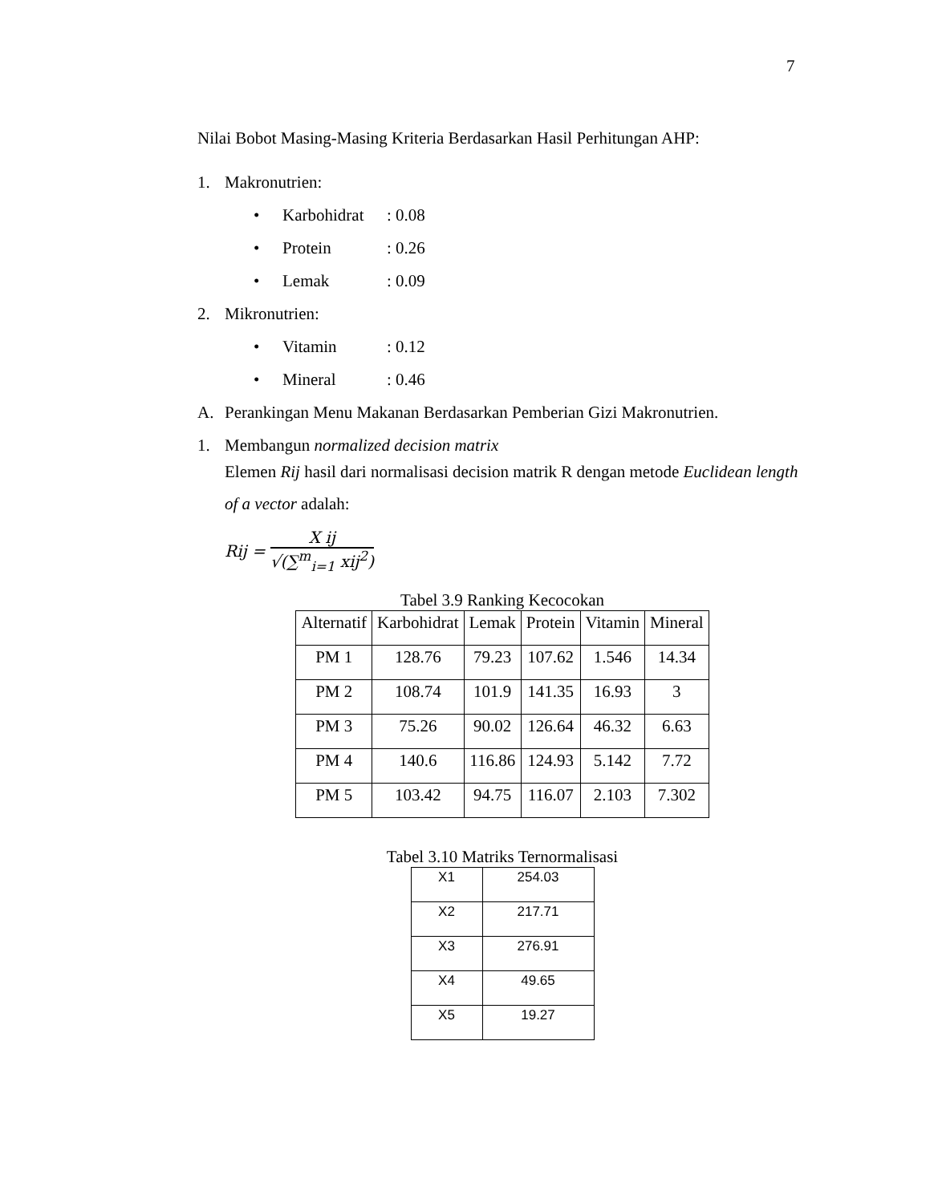7
Nilai Bobot Masing-Masing Kriteria Berdasarkan Hasil Perhitungan AHP:
1. Makronutrien:
• Karbohidrat: 0.08
• Protein: 0.26
• Lemak: 0.09
2. Mikronutrien:
• Vitamin: 0.12
• Mineral: 0.46
A. Perankingan Menu Makanan Berdasarkan Pemberian Gizi Makronutrien.
1. Membangun normalized decision matrix
Elemen Rij hasil dari normalisasi decision matrik R dengan metode Euclidean length of a vector adalah:
Rij =
X ij
√(∑<sup>m</sup><sub>i=1</sub> xij<sup>2</sup>)
Tabel 3.9 Ranking Kecocokan
| Alternatif | Karbohidrat | Lemak | Protein | Vitamin | Mineral |
| --- | --- | --- | --- | --- | --- |
| PM 1 | 128.76 | 79.23 | 107.62 | 1.546 | 14.34 |
| PM 2 | 108.74 | 101.9 | 141.35 | 16.93 | 3 |
| PM 3 | 75.26 | 90.02 | 126.64 | 46.32 | 6.63 |
| PM 4 | 140.6 | 116.86 | 124.93 | 5.142 | 7.72 |
| PM 5 | 103.42 | 94.75 | 116.07 | 2.103 | 7.302 |
Tabel 3.10 Matriks Ternormalisasi
| X1 | 254.03 |
| X2 | 217.71 |
| X3 | 276.91 |
| X4 | 49.65 |
| X5 | 19.27 |